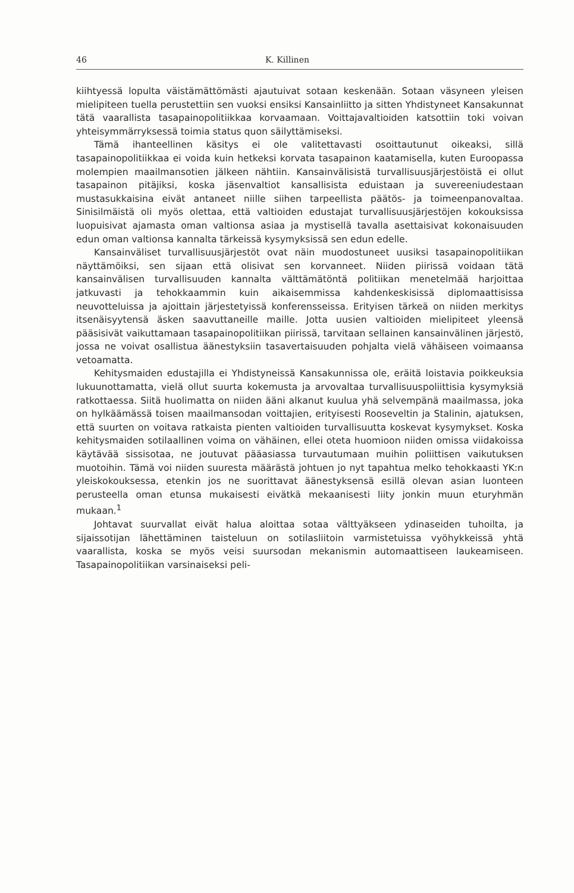46 K. Killinen
kiihtyessä lopulta väistämättömästi ajautuivat sotaan keskenään. Sotaan väsyneen yleisen mielipiteen tuella perustettiin sen vuoksi ensiksi Kansainliitto ja sitten Yhdistyneet Kansakunnat tätä vaarallista tasapainopolitiikkaa korvaamaan. Voittajavaltioiden katsottiin toki voivan yhteisymmärryksessä toimia status quon säilyttämiseksi.
Tämä ihanteellinen käsitys ei ole valitettavasti osoittautunut oikeaksi, sillä tasapainopolitiikkaa ei voida kuin hetkeksi korvata tasapainon kaatamisella, kuten Euroopassa molempien maailmansotien jälkeen nähtiin. Kansainvälisistä turvallisuusjärjestöistä ei ollut tasapainon pitäjiksi, koska jäsenvaltiot kansallisista eduistaan ja suvereeniudestaan mustasukkaisina eivät antaneet niille siihen tarpeellista päätös- ja toimeenpanovaltaa. Sinisilmäistä oli myös olettaa, että valtioiden edustajat turvallisuusjärjestöjen kokouksissa luopuisivat ajamasta oman valtionsa asiaa ja mystisellä tavalla asettaisivat kokonaisuuden edun oman valtionsa kannalta tärkeissä kysymyksissä sen edun edelle.
Kansainväliset turvallisuusjärjestöt ovat näin muodostuneet uusiksi tasapainopolitiikan näyttämöiksi, sen sijaan että olisivat sen korvanneet. Niiden piirissä voidaan tätä kansainvälisen turvallisuuden kannalta välttämätöntä politiikan menetelmää harjoittaa jatkuvasti ja tehokkaammin kuin aikaisemmissa kahdenkeskisissä diplomaattisissa neuvotteluissa ja ajoittain järjestetyissä konferensseissa. Erityisen tärkeä on niiden merkitys itsenäisyytensä äsken saavuttaneille maille. Jotta uusien valtioiden mielipiteet yleensä pääsisivät vaikuttamaan tasapainopolitiikan piirissä, tarvitaan sellainen kansainvälinen järjestö, jossa ne voivat osallistua äänestyksiin tasavertaisuuden pohjalta vielä vähäiseen voimaansa vetoamatta.
Kehitysmaiden edustajilla ei Yhdistyneissä Kansakunnissa ole, eräitä loistavia poikkeuksia lukuunottamatta, vielä ollut suurta kokemusta ja arvovaltaa turvallisuuspoliittisia kysymyksiä ratkottaessa. Siitä huolimatta on niiden ääni alkanut kuulua yhä selvempänä maailmassa, joka on hylkäämässä toisen maailmansodan voittajien, erityisesti Rooseveltin ja Stalinin, ajatuksen, että suurten on voitava ratkaista pienten valtioiden turvallisuutta koskevat kysymykset. Koska kehitysmaiden sotilaallinen voima on vähäinen, ellei oteta huomioon niiden omissa viidakoissa käytävää sissisotaa, ne joutuvat pääasiassa turvautumaan muihin poliittisen vaikutuksen muotoihin. Tämä voi niiden suuresta määrästä johtuen jo nyt tapahtua melko tehokkaasti YK:n yleiskokouksessa, etenkin jos ne suorittavat äänestyksensä esillä olevan asian luonteen perusteella oman etunsa mukaisesti eivätkä mekaanisesti liity jonkin muun eturyhmän mukaan.<sup>1</sup>
Johtavat suurvallat eivät halua aloittaa sotaa välttyäkseen ydinaseiden tuhoilta, ja sijaissotijan lähettäminen taisteluun on sotilasliitoin varmistetuissa vyöhykkeissä yhtä vaarallista, koska se myös veisi suursodan mekanismin automaattiseen laukeamiseen. Tasapainopolitiikan varsinaiseksi peli-